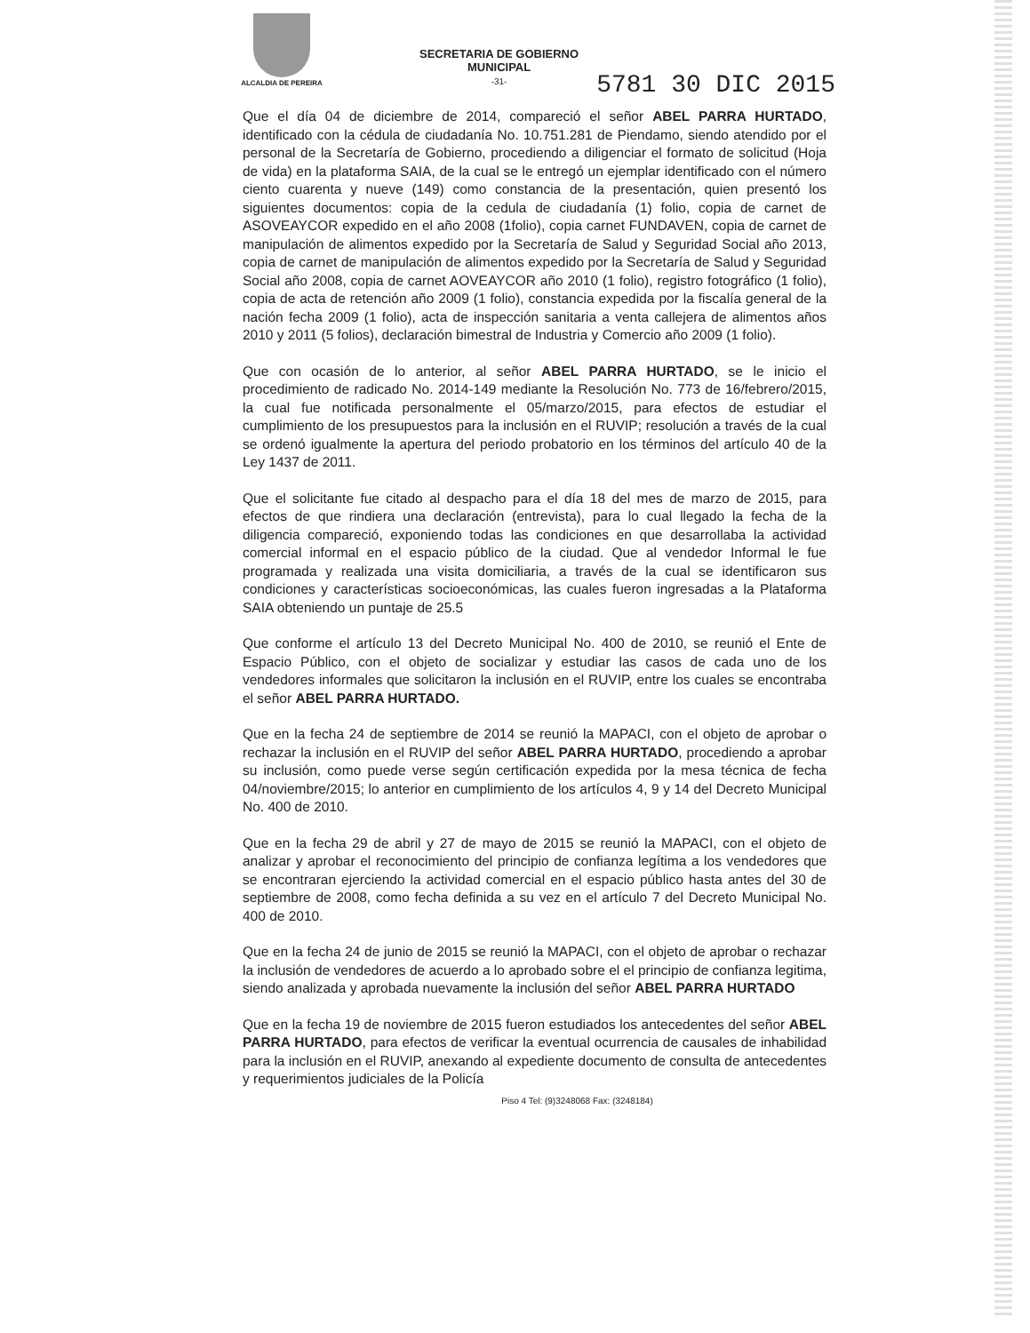ALCALDIA DE PEREIRA
SECRETARIA DE GOBIERNO
MUNICIPAL
-31-
5781 30 DIC 2015
Que el día 04 de diciembre de 2014, compareció el señor ABEL PARRA HURTADO, identificado con la cédula de ciudadanía No. 10.751.281 de Piendamo, siendo atendido por el personal de la Secretaría de Gobierno, procediendo a diligenciar el formato de solicitud (Hoja de vida) en la plataforma SAIA, de la cual se le entregó un ejemplar identificado con el número ciento cuarenta y nueve (149) como constancia de la presentación, quien presentó los siguientes documentos: copia de la cedula de ciudadanía (1) folio, copia de carnet de ASOVEAYCOR expedido en el año 2008 (1folio), copia carnet FUNDAVEN, copia de carnet de manipulación de alimentos expedido por la Secretaría de Salud y Seguridad Social año 2013, copia de carnet de manipulación de alimentos expedido por la Secretaría de Salud y Seguridad Social año 2008, copia de carnet AOVEAYCOR año 2010 (1 folio), registro fotográfico (1 folio), copia de acta de retención año 2009 (1 folio), constancia expedida por la fiscalía general de la nación fecha 2009 (1 folio), acta de inspección sanitaria a venta callejera de alimentos años 2010 y 2011 (5 folios), declaración bimestral de Industria y Comercio año 2009 (1 folio).
Que con ocasión de lo anterior, al señor ABEL PARRA HURTADO, se le inicio el procedimiento de radicado No. 2014-149 mediante la Resolución No. 773 de 16/febrero/2015, la cual fue notificada personalmente el 05/marzo/2015, para efectos de estudiar el cumplimiento de los presupuestos para la inclusión en el RUVIP; resolución a través de la cual se ordenó igualmente la apertura del periodo probatorio en los términos del artículo 40 de la Ley 1437 de 2011.
Que el solicitante fue citado al despacho para el día 18 del mes de marzo de 2015, para efectos de que rindiera una declaración (entrevista), para lo cual llegado la fecha de la diligencia compareció, exponiendo todas las condiciones en que desarrollaba la actividad comercial informal en el espacio público de la ciudad. Que al vendedor Informal le fue programada y realizada una visita domiciliaria, a través de la cual se identificaron sus condiciones y características socioeconómicas, las cuales fueron ingresadas a la Plataforma SAIA obteniendo un puntaje de 25.5
Que conforme el artículo 13 del Decreto Municipal No. 400 de 2010, se reunió el Ente de Espacio Público, con el objeto de socializar y estudiar las casos de cada uno de los vendedores informales que solicitaron la inclusión en el RUVIP, entre los cuales se encontraba el señor ABEL PARRA HURTADO.
Que en la fecha 24 de septiembre de 2014 se reunió la MAPACI, con el objeto de aprobar o rechazar la inclusión en el RUVIP del señor ABEL PARRA HURTADO, procediendo a aprobar su inclusión, como puede verse según certificación expedida por la mesa técnica de fecha 04/noviembre/2015; lo anterior en cumplimiento de los artículos 4, 9 y 14 del Decreto Municipal No. 400 de 2010.
Que en la fecha 29 de abril y 27 de mayo de 2015 se reunió la MAPACI, con el objeto de analizar y aprobar el reconocimiento del principio de confianza legítima a los vendedores que se encontraran ejerciendo la actividad comercial en el espacio público hasta antes del 30 de septiembre de 2008, como fecha definida a su vez en el artículo 7 del Decreto Municipal No. 400 de 2010.
Que en la fecha 24 de junio de 2015 se reunió la MAPACI, con el objeto de aprobar o rechazar la inclusión de vendedores de acuerdo a lo aprobado sobre el el principio de confianza legitima, siendo analizada y aprobada nuevamente la inclusión del señor ABEL PARRA HURTADO
Que en la fecha 19 de noviembre de 2015 fueron estudiados los antecedentes del señor ABEL PARRA HURTADO, para efectos de verificar la eventual ocurrencia de causales de inhabilidad para la inclusión en el RUVIP, anexando al expediente documento de consulta de antecedentes y requerimientos judiciales de la Policía
Piso 4 Tel: (9)3248068 Fax: (3248184)